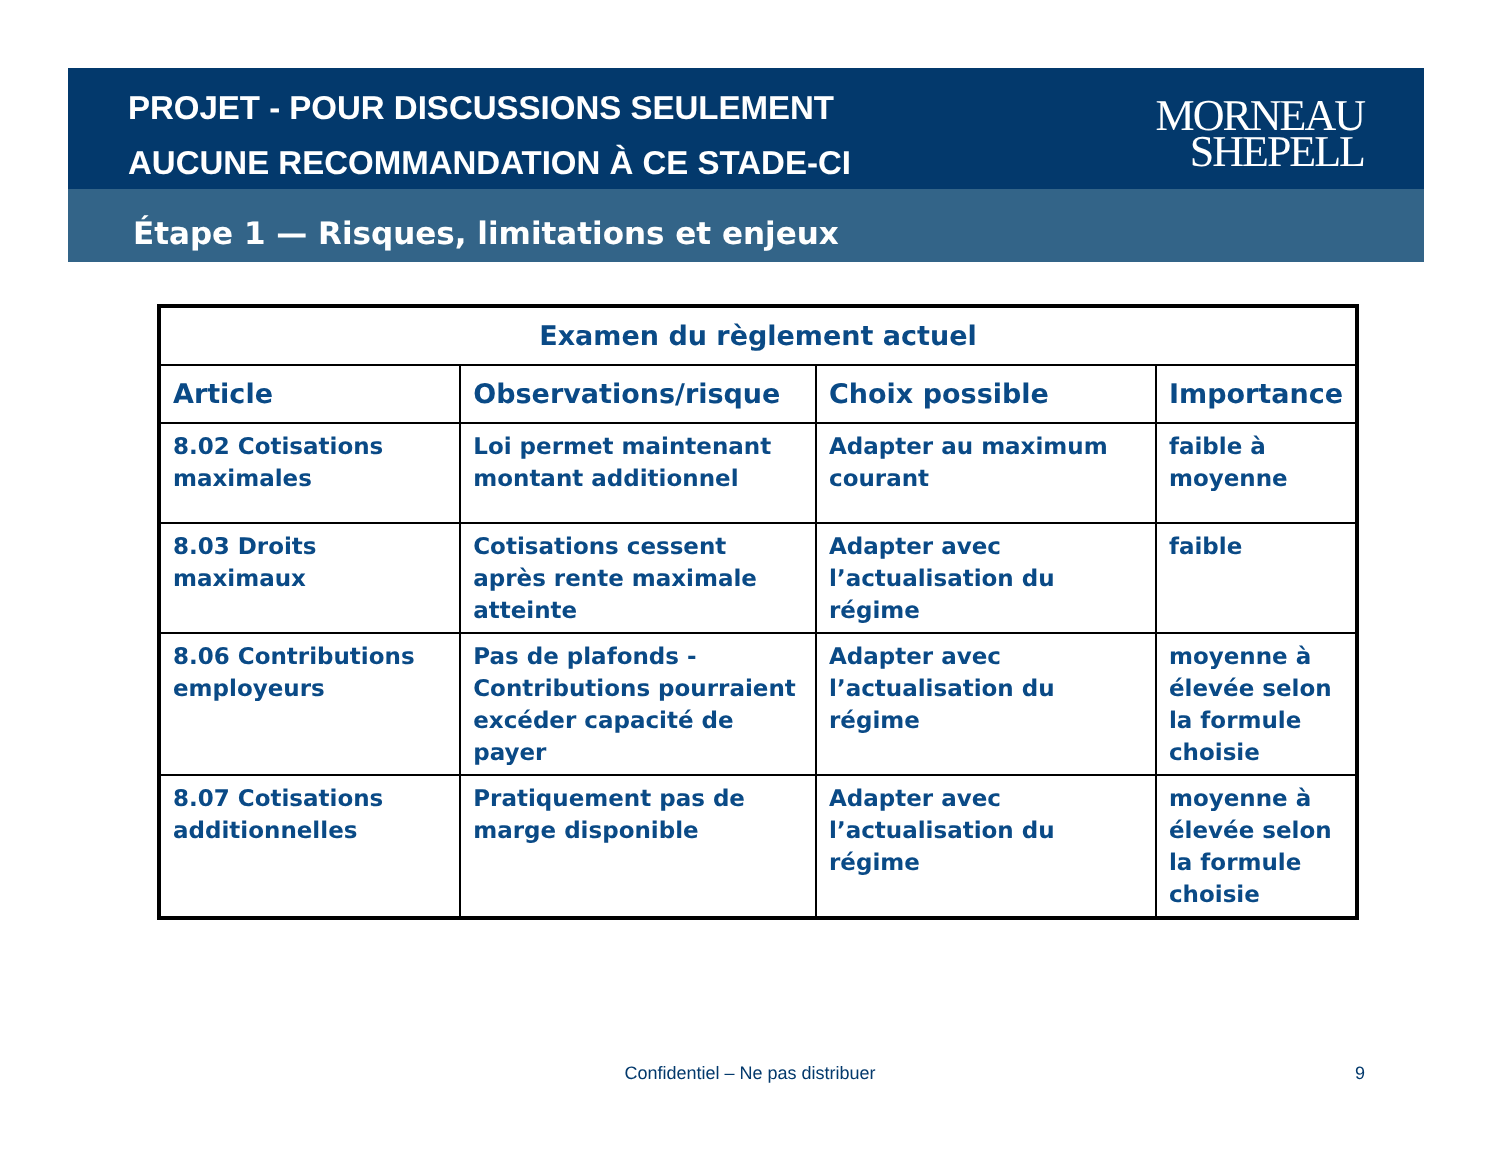PROJET - POUR DISCUSSIONS SEULEMENT
AUCUNE RECOMMANDATION À CE STADE-CI
MORNEAU
SHEPELL
Étape 1 — Risques, limitations et enjeux
| Examen du règlement actuel | | | |
| --- | --- | --- | --- |
| Article | Observations/risque | Choix possible | Importance |
| 8.02 Cotisations maximales | Loi permet maintenant montant additionnel | Adapter au maximum courant | faible à moyenne |
| 8.03 Droits maximaux | Cotisations cessent après rente maximale atteinte | Adapter avec l’actualisation du régime | faible |
| 8.06 Contributions employeurs | Pas de plafonds - Contributions pourraient excéder capacité de payer | Adapter avec l’actualisation du régime | moyenne à élevée selon la formule choisie |
| 8.07 Cotisations additionnelles | Pratiquement pas de marge disponible | Adapter avec l’actualisation du régime | moyenne à élevée selon la formule choisie |
Confidentiel – Ne pas distribuer 9